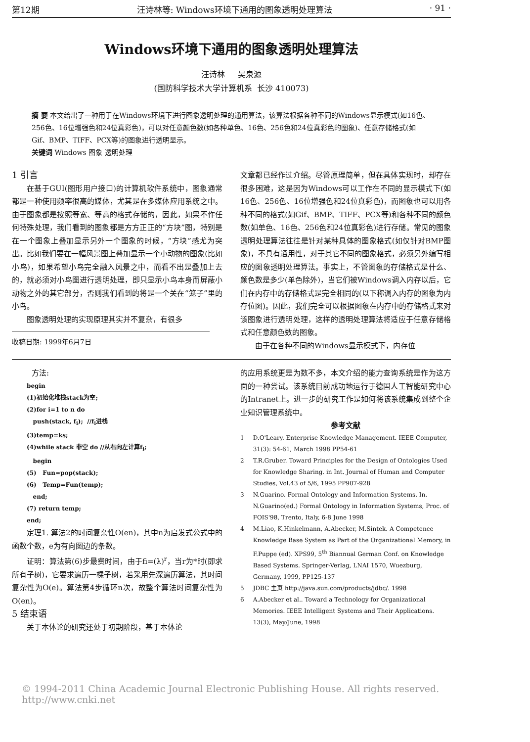第12期 汪诗林等: Windows环境下通用的图象透明处理算法 · 91 ·
Windows环境下通用的图象透明处理算法
汪诗林 吴泉源
(国防科学技术大学计算机系 长沙 410073)
摘 要 本文给出了一种用于在Windows环境下进行图象透明处理的通用算法，该算法根据各种不同的Windows显示模式(如16色、256色、16位增强色和24位真彩色)，可以对任意颜色数(如各种单色、16色、256色和24位真彩色的图象)、任意存储格式(如Gif、BMP、TIFF、PCX等)的图象进行透明显示。
关键词 Windows 图象 透明处理
1 引言
在基于GUI(图形用户接口)的计算机软件系统中，图象通常都是一种使用频率很高的媒体，尤其是在多媒体应用系统之中。由于图象都是按照等宽、等高的格式存储的，因此，如果不作任何特殊处理，我们看到的图象都是方方正正的“方块”图，特别是在一个图象上叠加显示另外一个图象的时候，“方块”感尤为突出。比如我们要在一幅风景图上叠加显示一个小动物的图象(比如小鸟)，如果希望小鸟完全融入风景之中，而看不出是叠加上去的，就必须对小鸟图进行透明处理，即只显示小鸟本身而屏蔽小动物之外的其它部分，否则我们看到的将是一个关在“笼子”里的小鸟。
图象透明处理的实现原理其实并不复杂，有很多
收稿日期: 1999年6月7日
文章都已经作过介绍。尽管原理简单，但在具体实现时，却存在很多困难，这是因为Windows可以工作在不同的显示模式下(如16色、256色、16位增强色和24位真彩色)，而图象也可以用各种不同的格式(如Gif、BMP、TIFF、PCX等)和各种不同的颜色数(如单色、16色、256色和24位真彩色)进行存储。常见的图象透明处理算法往往是针对某种具体的图象格式(如仅针对BMP图象)，不具有通用性，对于其它不同的图象格式，必须另外编写相应的图象透明处理算法。事实上，不管图象的存储格式是什么、颜色数是多少(单色除外)，当它们被Windows调入内存以后，它们在内存中的存储格式是完全相同的(以下称调入内存的图象为内存位图)。因此，我们完全可以根据图象在内存中的存储格式来对该图象进行透明处理，这样的透明处理算法将适应于任意存储格式和任意颜色数的图象。
由于在各种不同的Windows显示模式下，内存位
方法:
begin
(1)初始化堆栈stack为空;
(2)for i=1 to n do
push(stack, f<sub>i</sub>); //f<sub>i</sub>进栈
(3)temp=ks;
(4)while stack 非空 do //从右向左计算f<sub>i</sub>;
begin
(5) Fun=pop(stack);
(6) Temp=Fun(temp);
end;
(7) return temp;
end;
定理1. 算法2的时间复杂性O(en)，其中n为启发式公式中的函数个数，e为有向图边的条数。
证明：算法第(6)步最费时间，由于fi=(λ)<sup>r</sup>，当r为*时(即求所有子树)，它要求遍历一棵子树，若采用先深遍历算法，其时间复杂性为O(e)。算法第4步循环n次，故整个算法时间复杂性为O(en)。
5 结束语
关于本体论的研究还处于初期阶段，基于本体论
的应用系统更是为数不多，本文介绍的能力查询系统是作为这方面的一种尝试。该系统目前成功地运行于德国人工智能研究中心的Intranet上。进一步的研究工作是如何将该系统集成到整个企业知识管理系统中。
参考文献
1 D.O'Leary. Enterprise Knowledge Management. IEEE Computer, 31(3): 54-61, March 1998 PP54-61
2 T.R.Gruber. Toward Principles for the Design of Ontologies Used for Knowledge Sharing. in Int. Journal of Human and Computer Studies, Vol.43 of 5/6, 1995 PP907-928
3 N.Guarino. Formal Ontology and Information Systems. In. N.Guarino(ed.) Formal Ontology in Information Systems, Proc. of FOIS'98, Trento, Italy, 6-8 June 1998
4 M.Liao, K.Hinkelmann, A.Abecker, M.Sintek. A Competence Knowledge Base System as Part of the Organizational Memory, in F.Puppe (ed). XPS99, 5<sup>th</sup> Biannual German Conf. on Knowledge Based Systems. Springer-Verlag, LNAI 1570, Wuezburg, Germany, 1999, PP125-137
5 JDBC 主页 http://java.sun.com/products/jdbc/. 1998
6 A.Abecker et al.. Toward a Technology for Organizational Memories. IEEE Intelligent Systems and Their Applications. 13(3), May/June, 1998
© 1994-2011 China Academic Journal Electronic Publishing House. All rights reserved. http://www.cnki.net